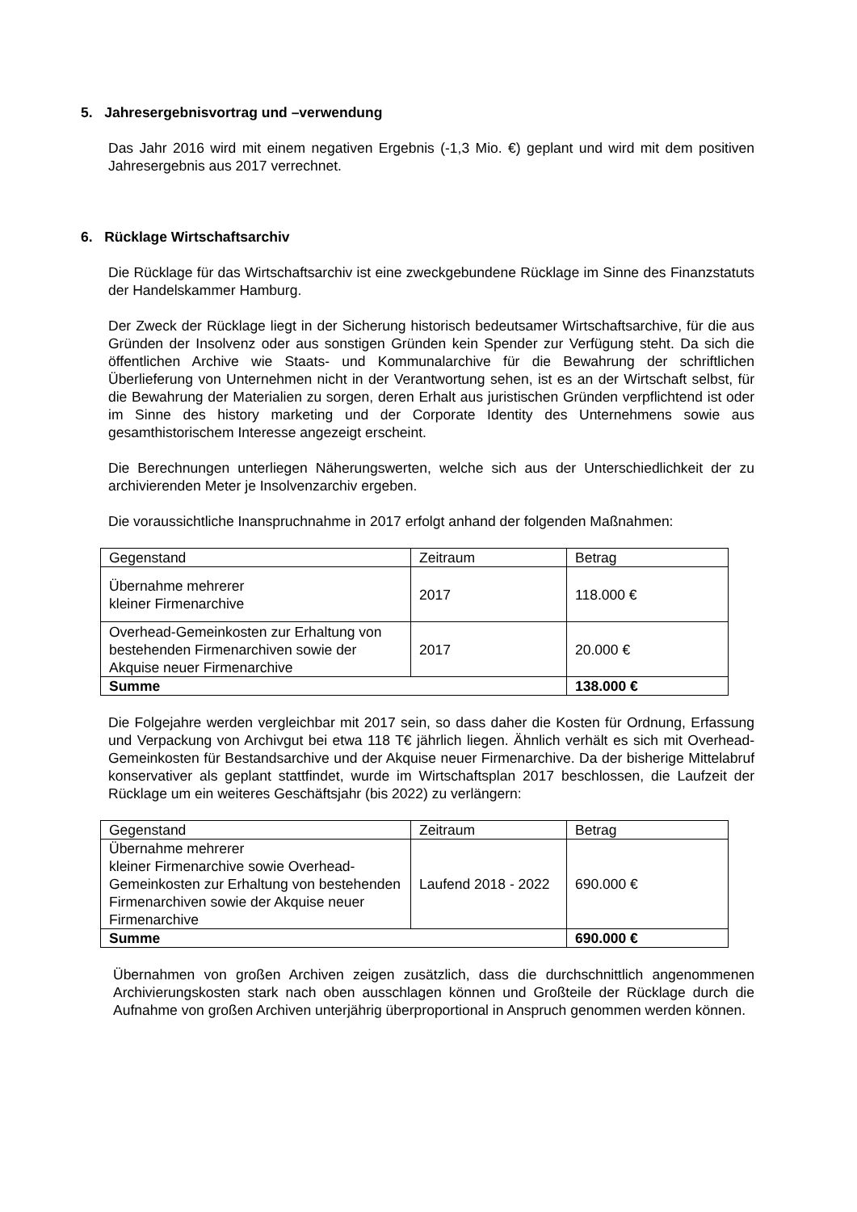5. Jahresergebnisvortrag und –verwendung
Das Jahr 2016 wird mit einem negativen Ergebnis (-1,3 Mio. €) geplant und wird mit dem positiven Jahresergebnis aus 2017 verrechnet.
6. Rücklage Wirtschaftsarchiv
Die Rücklage für das Wirtschaftsarchiv ist eine zweckgebundene Rücklage im Sinne des Finanzstatuts der Handelskammer Hamburg.
Der Zweck der Rücklage liegt in der Sicherung historisch bedeutsamer Wirtschaftsarchive, für die aus Gründen der Insolvenz oder aus sonstigen Gründen kein Spender zur Verfügung steht. Da sich die öffentlichen Archive wie Staats- und Kommunalarchive für die Bewahrung der schriftlichen Überlieferung von Unternehmen nicht in der Verantwortung sehen, ist es an der Wirtschaft selbst, für die Bewahrung der Materialien zu sorgen, deren Erhalt aus juristischen Gründen verpflichtend ist oder im Sinne des history marketing und der Corporate Identity des Unternehmens sowie aus gesamthistorischem Interesse angezeigt erscheint.
Die Berechnungen unterliegen Näherungswerten, welche sich aus der Unterschiedlichkeit der zu archivierenden Meter je Insolvenzarchiv ergeben.
Die voraussichtliche Inanspruchnahme in 2017 erfolgt anhand der folgenden Maßnahmen:
| Gegenstand | Zeitraum | Betrag |
| Übernahme mehrerer kleiner Firmenarchive | 2017 | 118.000 € |
| Overhead-Gemeinkosten zur Erhaltung von bestehenden Firmenarchiven sowie der Akquise neuer Firmenarchive | 2017 | 20.000 € |
| Summe | | 138.000 € |
Die Folgejahre werden vergleichbar mit 2017 sein, so dass daher die Kosten für Ordnung, Erfassung und Verpackung von Archivgut bei etwa 118 T€ jährlich liegen. Ähnlich verhält es sich mit Overhead-Gemeinkosten für Bestandsarchive und der Akquise neuer Firmenarchive. Da der bisherige Mittelabruf konservativer als geplant stattfindet, wurde im Wirtschaftsplan 2017 beschlossen, die Laufzeit der Rücklage um ein weiteres Geschäftsjahr (bis 2022) zu verlängern:
| Gegenstand | Zeitraum | Betrag |
| Übernahme mehrerer kleiner Firmenarchive sowie Overhead-Gemeinkosten zur Erhaltung von bestehenden Firmenarchiven sowie der Akquise neuer Firmenarchive | Laufend 2018 - 2022 | 690.000 € |
| Summe | | 690.000 € |
Übernahmen von großen Archiven zeigen zusätzlich, dass die durchschnittlich angenommenen Archivierungskosten stark nach oben ausschlagen können und Großteile der Rücklage durch die Aufnahme von großen Archiven unterjährig überproportional in Anspruch genommen werden können.